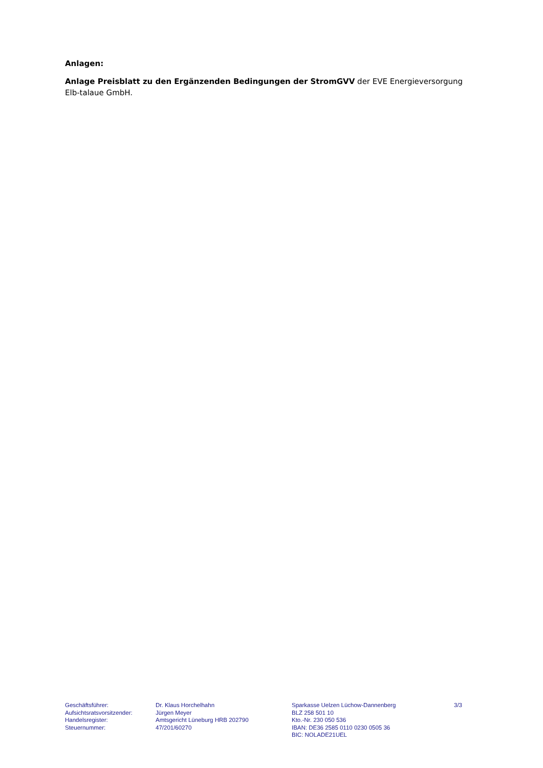Anlagen:
Anlage Preisblatt zu den Ergänzenden Bedingungen der StromGVV der EVE Energieversorgung Elb-talaue GmbH.
Geschäftsführer:
Aufsichtsratsvorsitzender:
Handelsregister:
Steuernummer:
Dr. Klaus Horchelhahn
Jürgen Meyer
Amtsgericht Lüneburg HRB 202790
47/201/60270
Sparkasse Uelzen Lüchow-Dannenberg
BLZ 258 501 10
Kto.-Nr. 230 050 536
IBAN: DE36 2585 0110 0230 0505 36
BIC: NOLADE21UEL
3/3